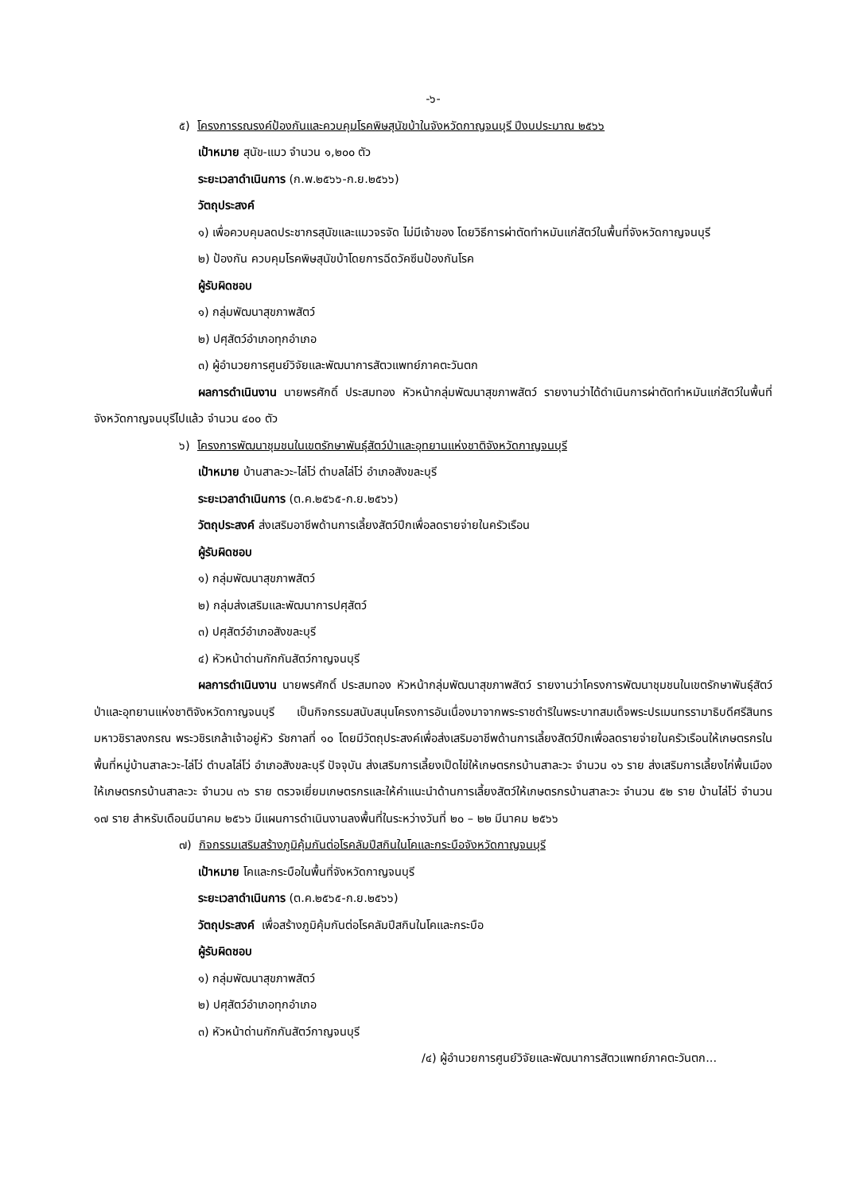-๖-
๕) โครงการรณรงค์ป้องกันและควบคุมโรคพิษสุนัขบ้าในจังหวัดกาญจนบุรี ปีงบประมาณ ๒๕๖๖
เป้าหมาย สุนัข-แมว จำนวน ๑,๒๐๐ ตัว
ระยะเวลาดำเนินการ (ก.พ.๒๕๖๖-ก.ย.๒๕๖๖)
วัตถุประสงค์
๑) เพื่อควบคุมลดประชากรสุนัขและแมวจรจัด ไม่มีเจ้าของ โดยวิธีการผ่าตัดทำหมันแก่สัตว์ในพื้นที่จังหวัดกาญจนบุรี
๒) ป้องกัน ควบคุมโรคพิษสุนัขบ้าโดยการฉีดวัคซีนป้องกันโรค
ผู้รับผิดชอบ
๑) กลุ่มพัฒนาสุขภาพสัตว์
๒) ปศุสัตว์อำเภอทุกอำเภอ
๓) ผู้อำนวยการศูนย์วิจัยและพัฒนาการสัตวแพทย์ภาคตะวันตก
ผลการดำเนินงาน นายพรศักดิ์ ประสมทอง หัวหน้ากลุ่มพัฒนาสุขภาพสัตว์ รายงานว่าได้ดำเนินการผ่าตัดทำหมันแก่สัตว์ในพื้นที่จังหวัดกาญจนบุรีไปแล้ว จำนวน ๔๐๐ ตัว
๖) โครงการพัฒนาชุมชนในเขตรักษาพันธุ์สัตว์ป่าและอุทยานแห่งชาติจังหวัดกาญจนบุรี
เป้าหมาย บ้านสาละวะ-ไล่โว่ ตำบลไล่โว่ อำเภอสังขละบุรี
ระยะเวลาดำเนินการ (ต.ค.๒๕๖๕-ก.ย.๒๕๖๖)
วัตถุประสงค์ ส่งเสริมอาชีพด้านการเลี้ยงสัตว์ปีกเพื่อลดรายจ่ายในครัวเรือน
ผู้รับผิดชอบ
๑) กลุ่มพัฒนาสุขภาพสัตว์
๒) กลุ่มส่งเสริมและพัฒนาการปศุสัตว์
๓) ปศุสัตว์อำเภอสังขละบุรี
๔) หัวหน้าด่านกักกันสัตว์กาญจนบุรี
ผลการดำเนินงาน นายพรศักดิ์ ประสมทอง หัวหน้ากลุ่มพัฒนาสุขภาพสัตว์ รายงานว่าโครงการพัฒนาชุมชนในเขตรักษาพันธุ์สัตว์ป่าและอุทยานแห่งชาติจังหวัดกาญจนบุรี เป็นกิจกรรมสนับสนุนโครงการอันเนื่องมาจากพระราชดำริในพระบาทสมเด็จพระปรเมนทรรามาธิบดีศรีสินทรมหาวชิราลงกรณ พระวชิรเกล้าเจ้าอยู่หัว รัชกาลที่ ๑๐ โดยมีวัตถุประสงค์เพื่อส่งเสริมอาชีพด้านการเลี้ยงสัตว์ปีกเพื่อลดรายจ่ายในครัวเรือนให้เกษตรกรในพื้นที่หมู่บ้านสาละวะ-ไล่โว่ ตำบลไล่โว่ อำเภอสังขละบุรี ปัจจุบัน ส่งเสริมการเลี้ยงเป็ดไข่ให้เกษตรกรบ้านสาละวะ จำนวน ๑๖ ราย ส่งเสริมการเลี้ยงไก่พื้นเมืองให้เกษตรกรบ้านสาละวะ จำนวน ๓๖ ราย ตรวจเยี่ยมเกษตรกรและให้คำแนะนำด้านการเลี้ยงสัตว์ให้เกษตรกรบ้านสาละวะ จำนวน ๕๒ ราย บ้านไล่โว่ จำนวน ๑๗ ราย สำหรับเดือนมีนาคม ๒๕๖๖ มีแผนการดำเนินงานลงพื้นที่ในระหว่างวันที่ ๒๐ – ๒๒ มีนาคม ๒๕๖๖
๗) กิจกรรมเสริมสร้างภูมิคุ้มกันต่อโรคลัมปีสกินในโคและกระบือจังหวัดกาญจนบุรี
เป้าหมาย โคและกระบือในพื้นที่จังหวัดกาญจนบุรี
ระยะเวลาดำเนินการ (ต.ค.๒๕๖๕-ก.ย.๒๕๖๖)
วัตถุประสงค์ เพื่อสร้างภูมิคุ้มกันต่อโรคลัมปีสกินในโคและกระบือ
ผู้รับผิดชอบ
๑) กลุ่มพัฒนาสุขภาพสัตว์
๒) ปศุสัตว์อำเภอทุกอำเภอ
๓) หัวหน้าด่านกักกันสัตว์กาญจนบุรี
/๔) ผู้อำนวยการศูนย์วิจัยและพัฒนาการสัตวแพทย์ภาคตะวันตก...